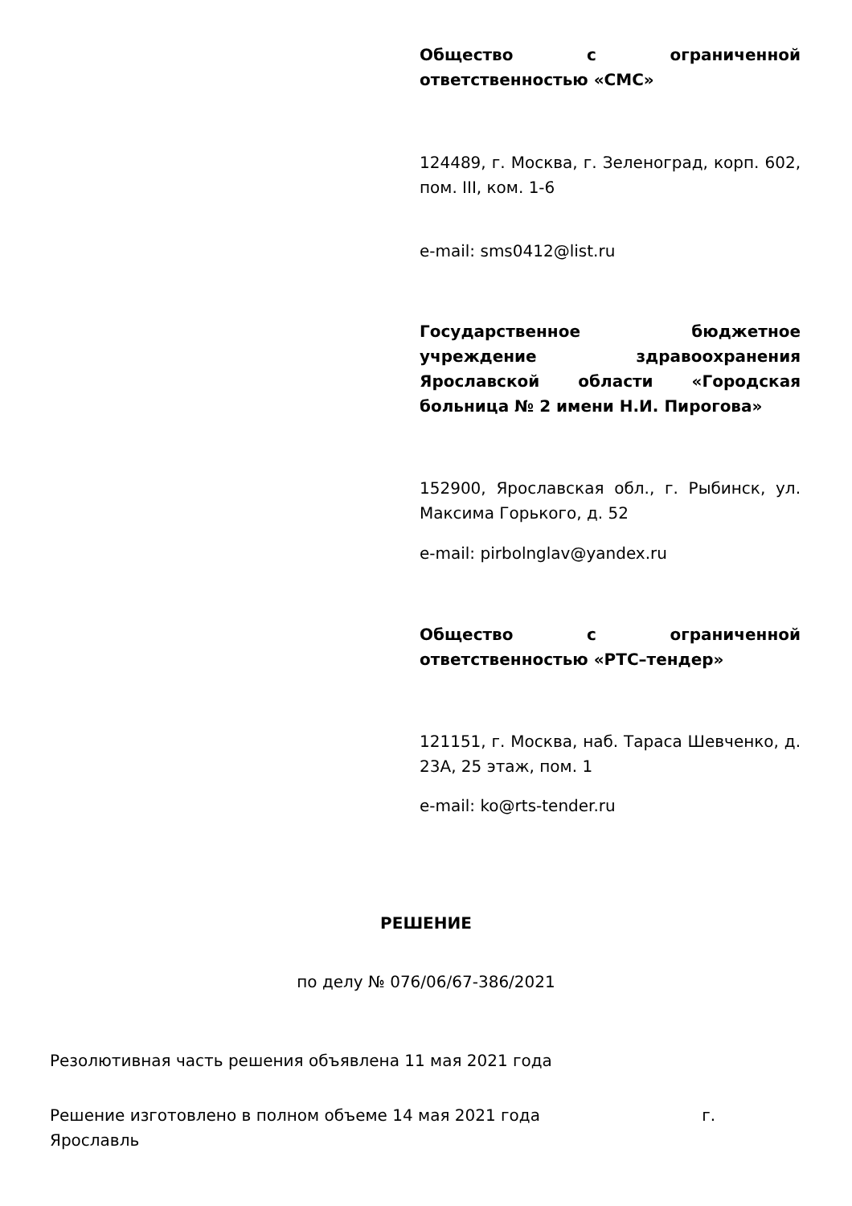Общество с ограниченной ответственностью «СМС»
124489, г. Москва, г. Зеленоград, корп. 602, пом. III, ком. 1-6
e-mail: sms0412@list.ru
Государственное бюджетное учреждение здравоохранения Ярославской области «Городская больница № 2 имени Н.И. Пирогова»
152900, Ярославская обл., г. Рыбинск, ул. Максима Горького, д. 52
e-mail: pirbolnglav@yandex.ru
Общество с ограниченной ответственностью «РТС–тендер»
121151, г. Москва, наб. Тараса Шевченко, д. 23А, 25 этаж, пом. 1
e-mail: ko@rts-tender.ru
РЕШЕНИЕ
по делу № 076/06/67-386/2021
Резолютивная часть решения объявлена 11 мая 2021 года
Решение изготовлено в полном объеме 14 мая 2021 года г. Ярославль